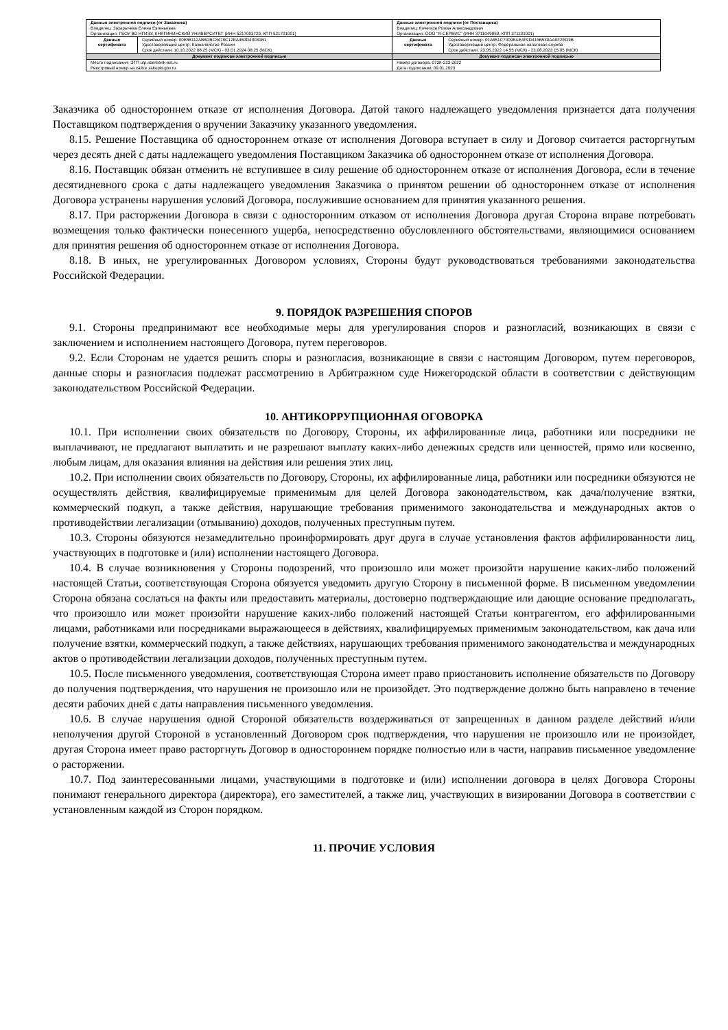| Данные электронной подписи (от Заказчика) Владелец: Захарычева Елена Евгеньевна Организация: ГБОУ ВО НГИЭУ, КНЯГИНИНСКИЙ УНИВЕРСИТЕТ (ИНН 5217003729, КПП 521701001) | | Данные электронной подписи (от Поставщика) Владелец: Кочетков Роман Александрович Организация: ООО "Я-СЕРВИС" (ИНН 3711049859, КПП 371101001) | |
| Данные сертификата | Серийный номер: 00E88112AB6DBC8478C12EA450D43031B1 Удостоверяющий центр: Казначейство России Срок действия: 10.10.2022 08:25 (МСК) - 03.01.2024 08:25 (МСК) | Данные сертификата | Серийный номер: 01A651C7009EAE4F9D415B530AA0F2ED9B Удостоверяющий центр: Федеральная налоговая служба Срок действия: 23.05.2022 14:55 (МСК) - 23.08.2023 15:05 (МСК) |
| Документ подписан электронной подписью | | Документ подписан электронной подписью | |
| Место подписания: ЭТП utp.sberbank-ast.ru Реестровый номер на сайте zakupki.gov.ru: | | Номер договора: 073К-223-2022 Дата подписания: 09.01.2023 | |
Заказчика об одностороннем отказе от исполнения Договора. Датой такого надлежащего уведомления признается дата получения Поставщиком подтверждения о вручении Заказчику указанного уведомления.
8.15. Решение Поставщика об одностороннем отказе от исполнения Договора вступает в силу и Договор считается расторгнутым через десять дней с даты надлежащего уведомления Поставщиком Заказчика об одностороннем отказе от исполнения Договора.
8.16. Поставщик обязан отменить не вступившее в силу решение об одностороннем отказе от исполнения Договора, если в течение десятидневного срока с даты надлежащего уведомления Заказчика о принятом решении об одностороннем отказе от исполнения Договора устранены нарушения условий Договора, послужившие основанием для принятия указанного решения.
8.17. При расторжении Договора в связи с односторонним отказом от исполнения Договора другая Сторона вправе потребовать возмещения только фактически понесенного ущерба, непосредственно обусловленного обстоятельствами, являющимися основанием для принятия решения об одностороннем отказе от исполнения Договора.
8.18. В иных, не урегулированных Договором условиях, Стороны будут руководствоваться требованиями законодательства Российской Федерации.
9. ПОРЯДОК РАЗРЕШЕНИЯ СПОРОВ
9.1. Стороны предпринимают все необходимые меры для урегулирования споров и разногласий, возникающих в связи с заключением и исполнением настоящего Договора, путем переговоров.
9.2. Если Сторонам не удается решить споры и разногласия, возникающие в связи с настоящим Договором, путем переговоров, данные споры и разногласия подлежат рассмотрению в Арбитражном суде Нижегородской области в соответствии с действующим законодательством Российской Федерации.
10. АНТИКОРРУПЦИОННАЯ ОГОВОРКА
10.1. При исполнении своих обязательств по Договору, Стороны, их аффилированные лица, работники или посредники не выплачивают, не предлагают выплатить и не разрешают выплату каких-либо денежных средств или ценностей, прямо или косвенно, любым лицам, для оказания влияния на действия или решения этих лиц.
10.2. При исполнении своих обязательств по Договору, Стороны, их аффилированные лица, работники или посредники обязуются не осуществлять действия, квалифицируемые применимым для целей Договора законодательством, как дача/получение взятки, коммерческий подкуп, а также действия, нарушающие требования применимого законодательства и международных актов о противодействии легализации (отмыванию) доходов, полученных преступным путем.
10.3. Стороны обязуются незамедлительно проинформировать друг друга в случае установления фактов аффилированности лиц, участвующих в подготовке и (или) исполнении настоящего Договора.
10.4. В случае возникновения у Стороны подозрений, что произошло или может произойти нарушение каких-либо положений настоящей Статьи, соответствующая Сторона обязуется уведомить другую Сторону в письменной форме. В письменном уведомлении Сторона обязана сослаться на факты или предоставить материалы, достоверно подтверждающие или дающие основание предполагать, что произошло или может произойти нарушение каких-либо положений настоящей Статьи контрагентом, его аффилированными лицами, работниками или посредниками выражающееся в действиях, квалифицируемых применимым законодательством, как дача или получение взятки, коммерческий подкуп, а также действиях, нарушающих требования применимого законодательства и международных актов о противодействии легализации доходов, полученных преступным путем.
10.5. После письменного уведомления, соответствующая Сторона имеет право приостановить исполнение обязательств по Договору до получения подтверждения, что нарушения не произошло или не произойдет. Это подтверждение должно быть направлено в течение десяти рабочих дней с даты направления письменного уведомления.
10.6. В случае нарушения одной Стороной обязательств воздерживаться от запрещенных в данном разделе действий и/или неполучения другой Стороной в установленный Договором срок подтверждения, что нарушения не произошло или не произойдет, другая Сторона имеет право расторгнуть Договор в одностороннем порядке полностью или в части, направив письменное уведомление о расторжении.
10.7. Под заинтересованными лицами, участвующими в подготовке и (или) исполнении договора в целях Договора Стороны понимают генерального директора (директора), его заместителей, а также лиц, участвующих в визировании Договора в соответствии с установленным каждой из Сторон порядком.
11. ПРОЧИЕ УСЛОВИЯ